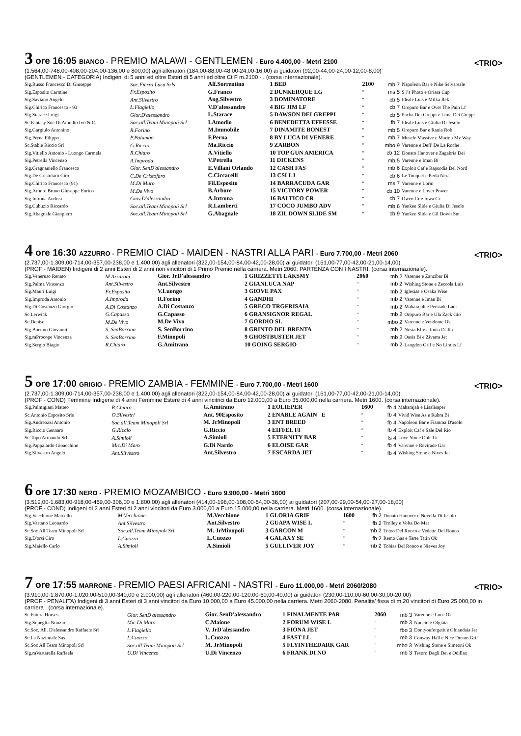3 ore 16:05 BIANCO - PREMIO MALAWI - GENTLEMEN - Euro 4.400,00 - Metri 2100 <TRIO>
(1.564,00-748,00-408,00-204,00-136,00 e 800,00) agli allenatori (184,00-88,00-48,00-24,00-16,00) ai guidatori (92,00-44,00-24,00-12,00-8,00)
(GENTLEMEN - CATEGORIA) Indigeni di 5 anni ed oltre Esteri di 5 anni ed oltre Ct F m.2100 - . (corsa internazionale).
| Sig.Russo Francesco Di Giuseppe | Soc.Fierro Luca Srls | Alf.Sorrentino | 1 BED | 2100 | mb 7 | Napoleon Bar e Nike Selvareale |
| Sig.Esposito Carmine | Fr.Esposito | G.Franco | 2 DUNKERQUE LG | " | ms 5 | S J's Photo e Orissa Cup |
| Sig.Saviano Angelo | Ant.Silvestro | Ang.Silvestro | 3 DOMINATORE | " | cb 5 | Ideale Luis e Milka Rek |
| Sig.Chirico Francesco - 93 | L.Flagiello | V.D'alessandro | 4 BIG JIM LF | " | cb 7 | Oropuro Bar e Over The Pain Lf |
| Sig.Starace Luigi | Gior.D'alessandro | L.Starace | 5 DAWSON DEI GREPPI | " | cb 5 | Pacha Dei Greppi e Lima Dei Greppi |
| Sc.Fantasy Snc Di Amodio Ivo & C. | Soc.all.Team Minopoli Srl | I.Amodio | 6 BENEDETTA EFFESSE | " | fb 7 | Ideale Luis e Giulia Di Jesolo |
| Sig.Gargiulo Antonino | R.Forino | M.Immobile | 7 DINAMITE BONEST | " | mb 5 | Oropuro Bar e Rania Rob |
| Sig.Perna Filippo | P.Palumbo | F.Perna | 8 BY LUCA DI VENERE | " | mb 7 | Muscle Massive e Marion My Way |
| Sc.Stable Riccio Srl | G.Riccio | Ma.Riccio | 9 ZARBON | " | mbo 9 | Varenne e Defi' De La Roche |
| Sig.Vitiello Antonio - Luongo Carmela | R.Chiaro | A.Vitiello | 10 TOP GUN AMERICA | " | cb 12 | Donato Hanover e Zagabria Dei |
| Sig.Petrella Vincenzo | A.Improda | V.Petrella | 11 DICKENS | " | mb 5 | Varenne e Iman Bi |
| Sig.Gragnaniello Francesco | Gior. SenD'alessandro | E.Villani Orlando | 12 CASH FAS | " | mb 6 | Exploit Caf e Rapsodia Del Nord |
| Sig.De Cristofaro Ciro | C.De Cristofaro | C.Ciccarelli | 13 CSI LJ | " | cb 6 | Le Touquet e Perla Nera |
| Sig.Chirico Francesco (91) | M.Di Muro | Fil.Esposito | 14 BARRACUDA GAR | " | ms 7 | Varenne e Lorin |
| Sig.Arbore Bruno Giuseppe Enrico | M.De Vivo | B.Arbore | 15 VICTORY POWER | " | cb 10 | Varenne e Lover Power |
| Sig.Introna Andrea | Giov.D'alessandro | A.Introna | 16 BALTICO CR | " | cb 7 | Owen Cr e Iowa Cr |
| Sig.Cubuzio Riccardo | Soc.all.Team Minopoli Srl | R.Lamberti | 17 COCO JUMBO ADV | " | mb 6 | Yankee Slide e Giulia Di Jesolo |
| Sig.Abagnale Gianpiero | Soc.all.Team Minopoli Srl | G.Abagnale | 18 ZIL DOWN SLIDE SM | " | cb 9 | Yankee Slide e Gil Down Sm |
4 ore 16:30 AZZURRO - PREMIO CIAD - MAIDEN - NASTRI ALLA PARI - Euro 7.700,00 - Metri 2060 <TRIO>
(2.737,00-1.309,00-714,00-357,00-238,00 e 1.400,00) agli allenatori (322,00-154,00-84,00-42,00-28,00) ai guidatori (161,00-77,00-42,00-21,00-14,00)
(PROF - MAIDEN) Indigeni di 2 anni Esteri di 2 anni non vincitori di 1 Primo Premio nella carriera. Metri 2060. PARTENZA CON I NASTRI. (corsa internazionale).
| Sig.Veneruso Renato | M.Azzaroni | Gior. JrD'alessandro | 1 GRIZZETTI LAKSMY | 2060 | mb 2 | Varenne e Zanzibar Bi |
| Sig.Palma Vincenzo | Ant.Silvestro | Ant.Silvestro | 2 GIANLUCA NAP | " | mb 2 | Wishing Stone e Zeccola Luis |
| Sig.Mauri Luigi | Fr.Esposito | V.Luongo | 3 GIOVE PAX | " | mb 2 | Iglesias e Osaka Wise |
| Sig.Improda Antonio | A.Improda | R.Forino | 4 GANDHI | " | mb 2 | Varenne e Iman Bi |
| Sig.Di Costanzo Giorgio | A.Di Costanzo | A.Di Costanzo | 5 GRECO TRGFRISAIA | " | mb 2 | Maharajah e Persiade Lans |
| Sc.Lerwick | G.Capasso | G.Capasso | 6 GRANSIGNOR REGAL | " | mb 2 | Oropuro Bar e Ula Zack Gio |
| Sc.Denise | M.De Vivo | M.De Vivo | 7 GORDIO SL | " | mbo 2 | Varenne e Vendome Ok |
| Sig.Borrino Giovanni | S. SenBorrino | S. SenBorrino | 8 GRINTO DEL BRENTA | " | mb 2 | Nesta Effe e Ionia D'alfa |
| Sig.raProcope Vincenza | S. SenBorrino | F.Minopoli | 9 GHOSTBUSTER JET | " | mb 2 | Oasis Bi e Zivarra Jet |
| Sig.Sergio Biagio | R.Chiaro | G.Amitrano | 10 GOING SERGIO | " | mb 2 | Langdon Grif e No Limits Lf |
5 ore 17:00 GRIGIO - PREMIO ZAMBIA - FEMMINE - Euro 7.700,00 - Metri 1600 <TRIO>
(2.737,00-1.309,00-714,00-357,00-238,00 e 1.400,00) agli allenatori (322,00-154,00-84,00-42,00-28,00) ai guidatori (161,00-77,00-42,00-21,00-14,00)
(PROF - COND) Femmine Indigene di 4 anni Femmine Estere di 4 anni vincitrici da Euro 12.000,00 a Euro 35.000,00 nella carriera. Metri 1600. (corsa internazionale).
| Sig.Palmigiani Matteo | R.Chiaro | G.Amitrano | 1 EOLIEPER | 1600 | fb 4 | Maharajah e Lisalisaper |
| Sc.Antonio Esposito Srls | O.Silvestri | Ant. 90Esposito | 2 ENABLE AGAIN E | " | fb 4 | Vivid Wise As e Rubra Bi |
| Sig.Andreozzi Antonio | Soc.all.Team Minopoli Srl | M. JrMinopoli | 3 ENT BREED | " | fb 4 | Napoleon Bar e Fiamma D'asolo |
| Sig.Riccio Gennaro | G.Riccio | G.Riccio | 4 EIFFEL FI | " | fb 4 | Exploit Caf e Sale Del Rio |
| Sc.Topo Armando Srl | A.Simioli | A.Simioli | 5 ETERNITY BAR | " | fs 4 | Love You e Ohle Ur |
| Sig.Pappalardo Gioacchino | Mic.Di Maro | G.Di Nardo | 6 ELOISE GAR | " | fb 4 | Varenne e Revirade Gar |
| Sig.Silvestro Angelo | Ant.Silvestro | Ant.Silvestro | 7 ESCARDA JET | " | fb 4 | Wishing Stone e Nives Jet |
6 ore 17:30 NERO - PREMIO MOZAMBICO - Euro 9.900,00 - Metri 1600
(3.519,00-1.683,00-918,00-459,00-306,00 e 1.800,00) agli allenatori (414,00-198,00-108,00-54,00-36,00) ai guidatori (207,00-99,00-54,00-27,00-18,00)
(PROF - COND) Indigeni di 2 anni Esteri di 2 anni vincitori da Euro 3.000,00 a Euro 15.000,00 nella carriera. Metri 1600. (corsa internazionale).
| Sig.Vecchione Marcello | M.Vecchione | M.Vecchione | 1 GLORIA GRIF | 1600 | fb 2 | Donato Hanover e Novella Di Jesolo |
| Sig.Vastano Leonardo | Ant.Silvestro | Ant.Silvestro | 2 GUAPA WISE L | " | fb 2 | Trolley e Volta Do Mar |
| Sc.Soc All Team Minopoli Srl | Soc.all.Team Minopoli Srl | M. JrMinopoli | 3 GARCON M | " | mb 2 | Totoo Del Ronco e Vedette Del Ronco |
| Sig.D'orsi Ciro | L.Cuozzo | L.Cuozzo | 4 GALAXY SE | " | fb 2 | Remo Gas e Tarte Tatin Ok |
| Sig.Maiello Carlo | A.Simioli | A.Simioli | 5 GULLIVER JOY | " | mb 2 | Tobias Del Ronco e Nieves Joy |
7 ore 17:55 MARRONE - PREMIO PAESI AFRICANI - NASTRI - Euro 11.000,00 - Metri 2060/2080 <TRIO>
(3.910,00-1.870,00-1.020,00-510,00-340,00 e 2.000,00) agli allenatori (460,00-220,00-120,00-60,00-40,00) ai guidatori (230,00-110,00-60,00-30,00-20,00)
(PROF - PENALITA) Indigeni di 3 anni Esteri di 3 anni vincitori da Euro 10.000,00 a Euro 45.000,00 nella carriera. Metri 2060-2080. Penalita' fissa di m.20 vincitori di Euro 25.000,00 in carriera . (corsa internazionale).
| Sc.Futura Horses | Gior. SenD'alessandro | Gior. SenD'alessandro | 1 FINALMENTE PAR | 2060 | mb 3 | Varenne e Luce Ok |
| Sig.Squeglia Nunzio | Mic.Di Maro | C.Maione | 2 FORUM WISE L | " | mb 3 | Nuncio e Olgiata |
| Sc.Soc. All. D'alessandro Raffaele Srl | L.Flagiello | V. JrD'alessandro | 3 FIONA JET | " | fbo 3 | Dontyouforgetit e Ghiandaia Jet |
| Sc.La Nazionale Sas | L.Cuozzo | L.Cuozzo | 4 FAST LL | " | mb 3 | Conway Hall e Nice Dream Grif |
| Sc.Soc All Team Minopoli Srl | Soc.all.Team Minopoli Srl | M. JrMinopoli | 5 FLYINTHEDARK GAR | " | mbo 3 | Wishing Stone e Simeoni Ok |
| Sig.raVastarella Raffaela | U.Di Vincenzo | U.Di Vincenzo | 6 FRANK DI NO | " | mb 3 | Tesoro Degli Dei e Odillax |